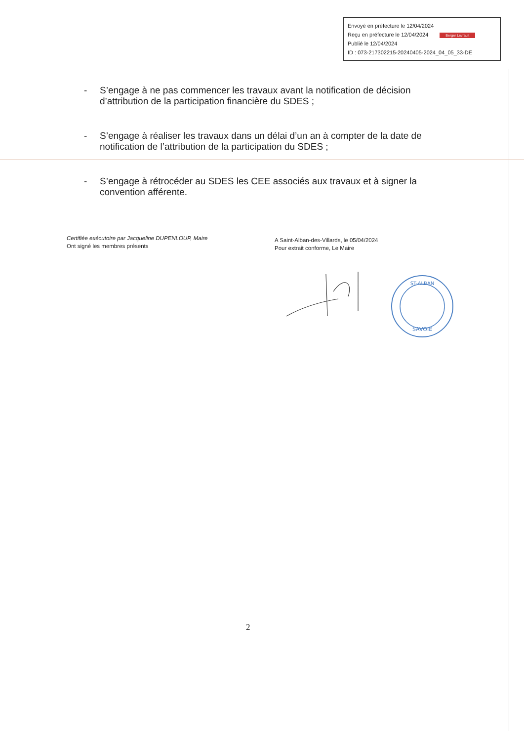Envoyé en préfecture le 12/04/2024
Reçu en préfecture le 12/04/2024 Berger Levrault
Publié le 12/04/2024
ID : 073-217302215-20240405-2024_04_05_33-DE
- S’engage à ne pas commencer les travaux avant la notification de décision d’attribution de la participation financière du SDES ;
- S’engage à réaliser les travaux dans un délai d’un an à compter de la date de notification de l’attribution de la participation du SDES ;
- S’engage à rétrocéder au SDES les CEE associés aux travaux et à signer la convention afférente.
Certifiée exécutoire par Jacqueline DUPENLOUP, Maire
Ont signé les membres présents
A Saint-Alban-des-Villards, le 05/04/2024
Pour extrait conforme, Le Maire
SAVOIE
ST-ALBAN
2